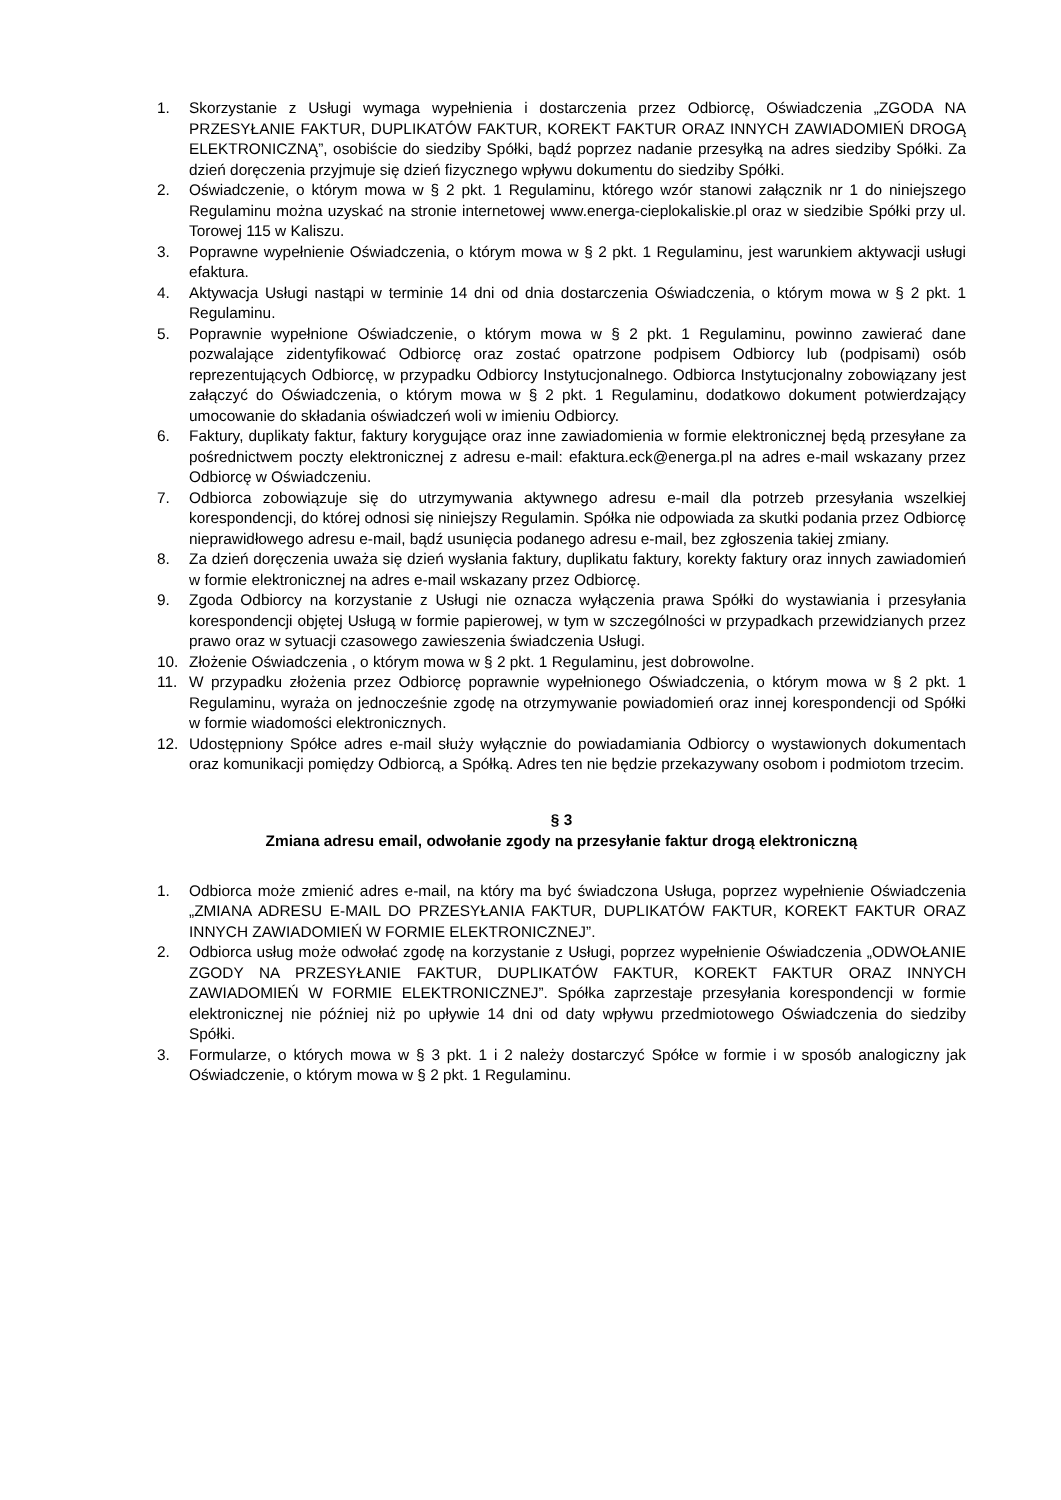1. Skorzystanie z Usługi wymaga wypełnienia i dostarczenia przez Odbiorcę, Oświadczenia „ZGODA NA PRZESYŁANIE FAKTUR, DUPLIKATÓW FAKTUR, KOREKT FAKTUR ORAZ INNYCH ZAWIADOMIEŃ DROGĄ ELEKTRONICZNĄ”, osobiście do siedziby Spółki, bądź poprzez nadanie przesyłką na adres siedziby Spółki. Za dzień doręczenia przyjmuje się dzień fizycznego wpływu dokumentu do siedziby Spółki.
2. Oświadczenie, o którym mowa w § 2 pkt. 1 Regulaminu, którego wzór stanowi załącznik nr 1 do niniejszego Regulaminu można uzyskać na stronie internetowej www.energa-cieplokaliskie.pl oraz w siedzibie Spółki przy ul. Torowej 115 w Kaliszu.
3. Poprawne wypełnienie Oświadczenia, o którym mowa w § 2 pkt. 1 Regulaminu, jest warunkiem aktywacji usługi efaktura.
4. Aktywacja Usługi nastąpi w terminie 14 dni od dnia dostarczenia Oświadczenia, o którym mowa w § 2 pkt. 1 Regulaminu.
5. Poprawnie wypełnione Oświadczenie, o którym mowa w § 2 pkt. 1 Regulaminu, powinno zawierać dane pozwalające zidentyfikować Odbiorcę oraz zostać opatrzone podpisem Odbiorcy lub (podpisami) osób reprezentujących Odbiorcę, w przypadku Odbiorcy Instytucjonalnego. Odbiorca Instytucjonalny zobowiązany jest załączyć do Oświadczenia, o którym mowa w § 2 pkt. 1 Regulaminu, dodatkowo dokument potwierdzający umocowanie do składania oświadczeń woli w imieniu Odbiorcy.
6. Faktury, duplikaty faktur, faktury korygujące oraz inne zawiadomienia w formie elektronicznej będą przesyłane za pośrednictwem poczty elektronicznej z adresu e-mail: efaktura.eck@energa.pl na adres e-mail wskazany przez Odbiorcę w Oświadczeniu.
7. Odbiorca zobowiązuje się do utrzymywania aktywnego adresu e-mail dla potrzeb przesyłania wszelkiej korespondencji, do której odnosi się niniejszy Regulamin. Spółka nie odpowiada za skutki podania przez Odbiorcę nieprawidłowego adresu e-mail, bądź usunięcia podanego adresu e-mail, bez zgłoszenia takiej zmiany.
8. Za dzień doręczenia uważa się dzień wysłania faktury, duplikatu faktury, korekty faktury oraz innych zawiadomień w formie elektronicznej na adres e-mail wskazany przez Odbiorcę.
9. Zgoda Odbiorcy na korzystanie z Usługi nie oznacza wyłączenia prawa Spółki do wystawiania i przesyłania korespondencji objętej Usługą w formie papierowej, w tym w szczególności w przypadkach przewidzianych przez prawo oraz w sytuacji czasowego zawieszenia świadczenia Usługi.
10. Złożenie Oświadczenia , o którym mowa w § 2 pkt. 1 Regulaminu, jest dobrowolne.
11. W przypadku złożenia przez Odbiorcę poprawnie wypełnionego Oświadczenia, o którym mowa w § 2 pkt. 1 Regulaminu, wyraża on jednocześnie zgodę na otrzymywanie powiadomień oraz innej korespondencji od Spółki w formie wiadomości elektronicznych.
12. Udostępniony Spółce adres e-mail służy wyłącznie do powiadamiania Odbiorcy o wystawionych dokumentach oraz komunikacji pomiędzy Odbiorcą, a Spółką. Adres ten nie będzie przekazywany osobom i podmiotom trzecim.
§ 3
Zmiana adresu email, odwołanie zgody na przesyłanie faktur drogą elektroniczną
1. Odbiorca może zmienić adres e-mail, na który ma być świadczona Usługa, poprzez wypełnienie Oświadczenia „ZMIANA ADRESU E-MAIL DO PRZESYŁANIA FAKTUR, DUPLIKATÓW FAKTUR, KOREKT FAKTUR ORAZ INNYCH ZAWIADOMIEŃ W FORMIE ELEKTRONICZNEJ”.
2. Odbiorca usług może odwołać zgodę na korzystanie z Usługi, poprzez wypełnienie Oświadczenia „ODWOŁANIE ZGODY NA PRZESYŁANIE FAKTUR, DUPLIKATÓW FAKTUR, KOREKT FAKTUR ORAZ INNYCH ZAWIADOMIEŃ W FORMIE ELEKTRONICZNEJ”. Spółka zaprzestaje przesyłania korespondencji w formie elektronicznej nie później niż po upływie 14 dni od daty wpływu przedmiotowego Oświadczenia do siedziby Spółki.
3. Formularze, o których mowa w § 3 pkt. 1 i 2 należy dostarczyć Spółce w formie i w sposób analogiczny jak Oświadczenie, o którym mowa w § 2 pkt. 1 Regulaminu.